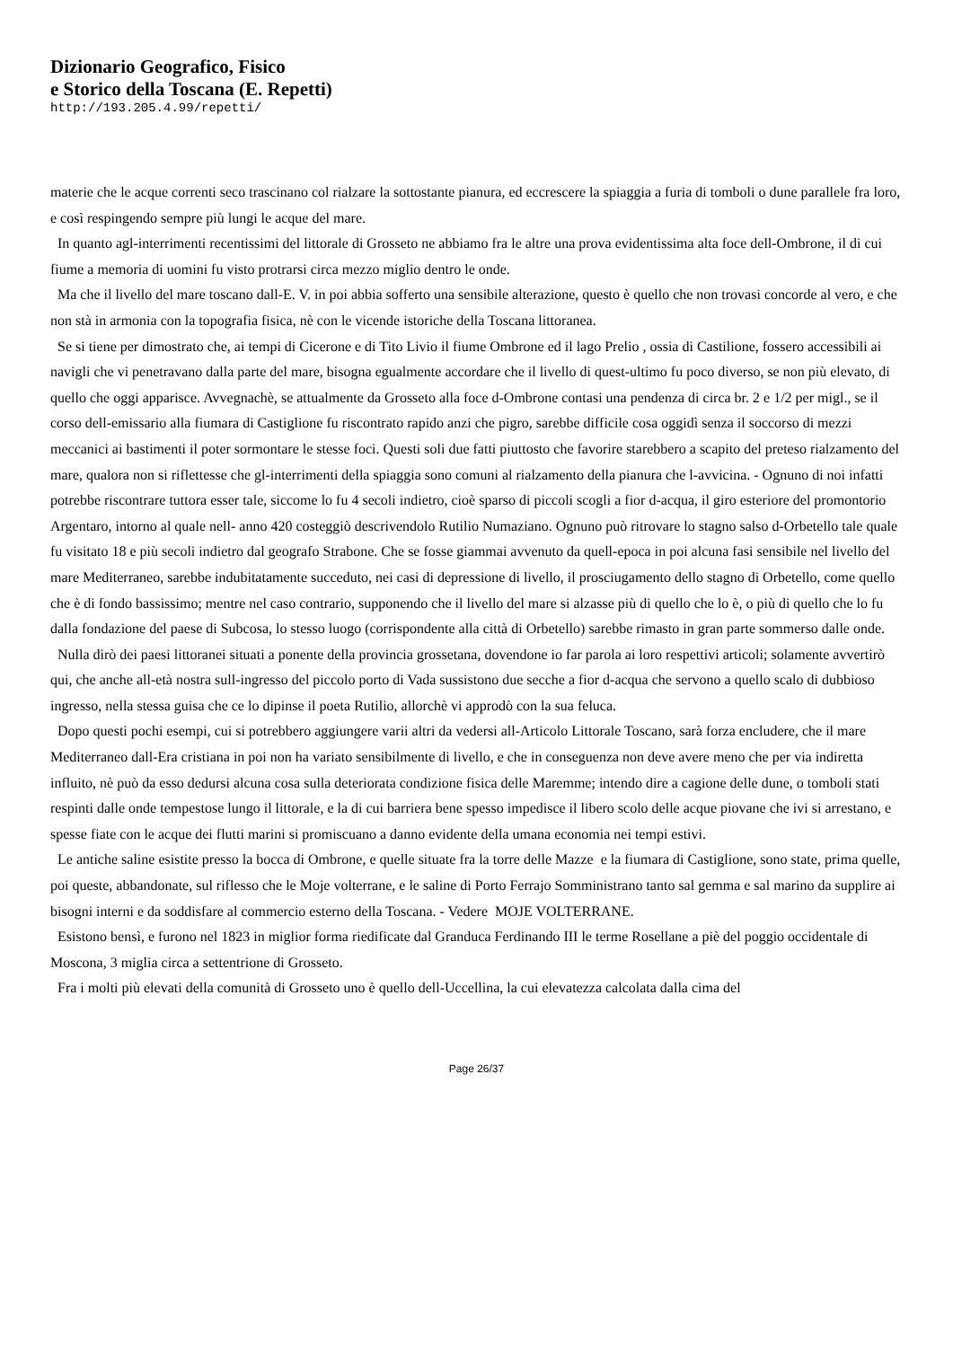Dizionario Geografico, Fisico
e Storico della Toscana (E. Repetti)
http://193.205.4.99/repetti/
materie che le acque correnti seco trascinano col rialzare la sottostante pianura, ed eccrescere la spiaggia a furia di tomboli o dune parallele fra loro, e così respingendo sempre più lungi le acque del mare.
In quanto agl-interrimenti recentissimi del littorale di Grosseto ne abbiamo fra le altre una prova evidentissima alta foce dell-Ombrone, il di cui fiume a memoria di uomini fu visto protrarsi circa mezzo miglio dentro le onde.
Ma che il livello del mare toscano dall-E. V. in poi abbia sofferto una sensibile alterazione, questo è quello che non trovasi concorde al vero, e che non stà in armonia con la topografia fisica, nè con le vicende istoriche della Toscana littoranea.
Se si tiene per dimostrato che, ai tempi di Cicerone e di Tito Livio il fiume Ombrone ed il lago Prelio , ossia di Castilione, fossero accessibili ai navigli che vi penetravano dalla parte del mare, bisogna egualmente accordare che il livello di quest-ultimo fu poco diverso, se non più elevato, di quello che oggi apparisce. Avvegnachè, se attualmente da Grosseto alla foce d-Ombrone contasi una pendenza di circa br. 2 e 1/2 per migl., se il corso dell-emissario alla fiumara di Castiglione fu riscontrato rapido anzi che pigro, sarebbe difficile cosa oggidì senza il soccorso di mezzi meccanici ai bastimenti il poter sormontare le stesse foci. Questi soli due fatti piuttosto che favorire starebbero a scapito del preteso rialzamento del mare, qualora non si riflettesse che gl-interrimenti della spiaggia sono comuni al rialzamento della pianura che l-avvicina. - Ognuno di noi infatti potrebbe riscontrare tuttora esser tale, siccome lo fu 4 secoli indietro, cioè sparso di piccoli scogli a fior d-acqua, il giro esteriore del promontorio Argentaro, intorno al quale nell- anno 420 costeggiò descrivendolo Rutilio Numaziano. Ognuno può ritrovare lo stagno salso d-Orbetello tale quale fu visitato 18 e più secoli indietro dal geografo Strabone. Che se fosse giammai avvenuto da quell-epoca in poi alcuna fasi sensibile nel livello del mare Mediterraneo, sarebbe indubitatamente succeduto, nei casi di depressione di livello, il prosciugamento dello stagno di Orbetello, come quello che è di fondo bassissimo; mentre nel caso contrario, supponendo che il livello del mare si alzasse più di quello che lo è, o più di quello che lo fu dalla fondazione del paese di Subcosa, lo stesso luogo (corrispondente alla città di Orbetello) sarebbe rimasto in gran parte sommerso dalle onde.
Nulla dirò dei paesi littoranei situati a ponente della provincia grossetana, dovendone io far parola ai loro respettivi articoli; solamente avvertirò qui, che anche all-età nostra sull-ingresso del piccolo porto di Vada sussistono due secche a fior d-acqua che servono a quello scalo di dubbioso ingresso, nella stessa guisa che ce lo dipinse il poeta Rutilio, allorchè vi approdò con la sua feluca.
Dopo questi pochi esempi, cui si potrebbero aggiungere varii altri da vedersi all-Articolo Littorale Toscano, sarà forza encludere, che il mare Mediterraneo dall-Era cristiana in poi non ha variato sensibilmente di livello, e che in conseguenza non deve avere meno che per via indiretta influito, nè può da esso dedursi alcuna cosa sulla deteriorata condizione fisica delle Maremme; intendo dire a cagione delle dune, o tomboli stati respinti dalle onde tempestose lungo il littorale, e la di cui barriera bene spesso impedisce il libero scolo delle acque piovane che ivi si arrestano, e spesse fiate con le acque dei flutti marini si promiscuano a danno evidente della umana economia nei tempi estivi.
Le antiche saline esistite presso la bocca di Ombrone, e quelle situate fra la torre delle Mazze e la fiumara di Castiglione, sono state, prima quelle, poi queste, abbandonate, sul riflesso che le Moje volterrane, e le saline di Porto Ferrajo Somministrano tanto sal gemma e sal marino da supplire ai bisogni interni e da soddisfare al commercio esterno della Toscana. - Vedere MOJE VOLTERRANE.
Esistono bensì, e furono nel 1823 in miglior forma riedificate dal Granduca Ferdinando III le terme Rosellane a piè del poggio occidentale di Moscona, 3 miglia circa a settentrione di Grosseto.
Fra i molti più elevati della comunità di Grosseto uno è quello dell-Uccellina, la cui elevatezza calcolata dalla cima del
Page 26/37